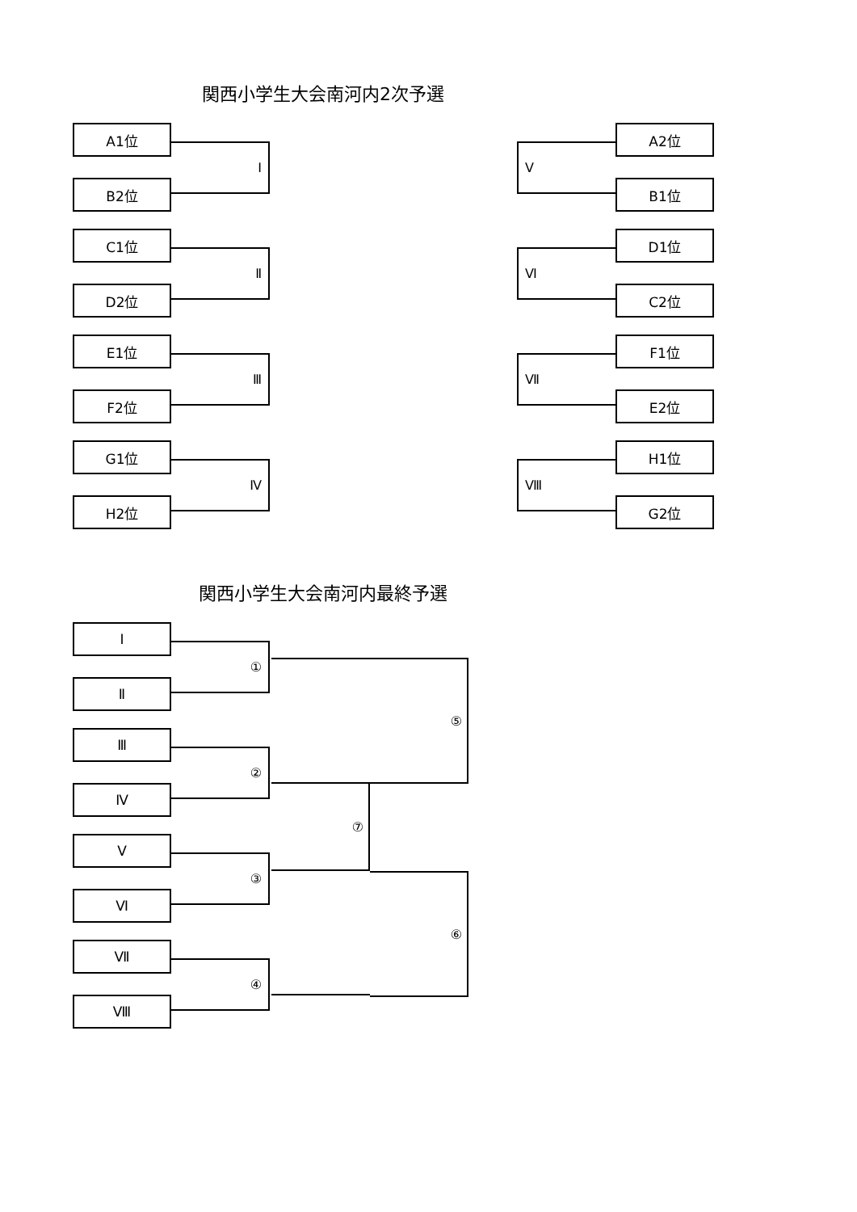関西小学生大会南河内2次予選
A1位
B2位
Ⅰ
C1位
D2位
Ⅱ
E1位
F2位
Ⅲ
G1位
H2位
Ⅳ
Ⅴ
A2位
B1位
Ⅵ
D1位
C2位
Ⅶ
F1位
E2位
Ⅷ
H1位
G2位
関西小学生大会南河内最終予選
Ⅰ
Ⅱ
①
Ⅲ
Ⅳ
②
Ⅴ
Ⅵ
③
Ⅶ
Ⅷ
④
⑦
⑤
⑥